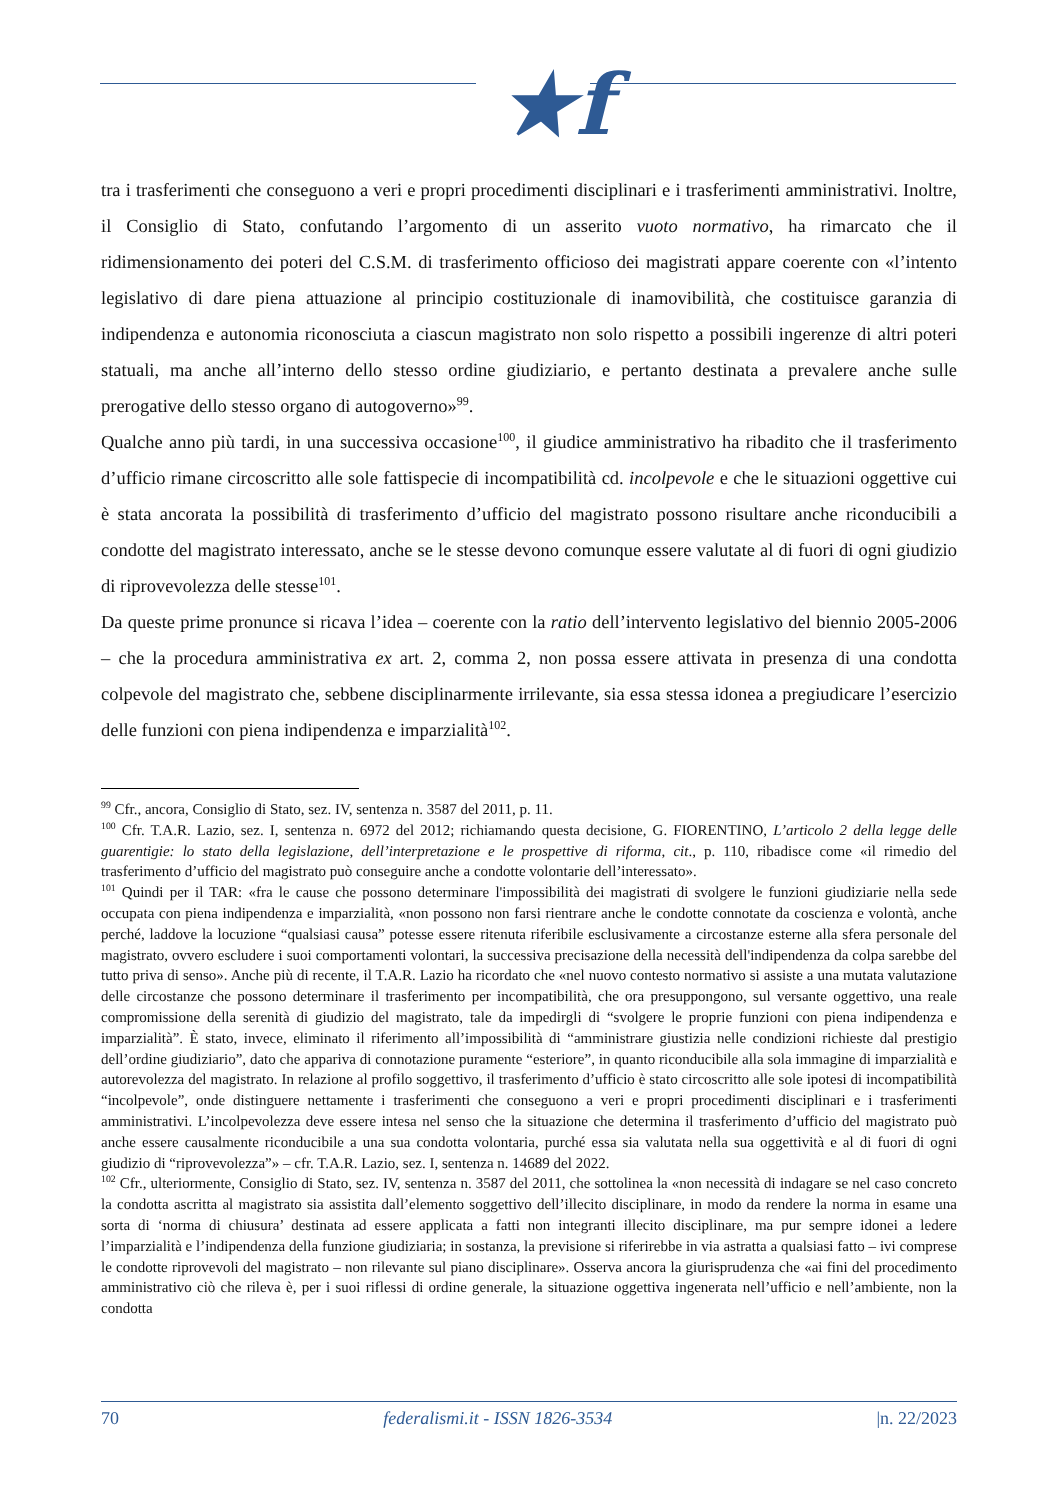★f
tra i trasferimenti che conseguono a veri e propri procedimenti disciplinari e i trasferimenti amministrativi. Inoltre, il Consiglio di Stato, confutando l’argomento di un asserito vuoto normativo, ha rimarcato che il ridimensionamento dei poteri del C.S.M. di trasferimento officioso dei magistrati appare coerente con «l’intento legislativo di dare piena attuazione al principio costituzionale di inamovibilità, che costituisce garanzia di indipendenza e autonomia riconosciuta a ciascun magistrato non solo rispetto a possibili ingerenze di altri poteri statuali, ma anche all’interno dello stesso ordine giudiziario, e pertanto destinata a prevalere anche sulle prerogative dello stesso organo di autogoverno»<sup>99</sup>.
Qualche anno più tardi, in una successiva occasione<sup>100</sup>, il giudice amministrativo ha ribadito che il trasferimento d’ufficio rimane circoscritto alle sole fattispecie di incompatibilità cd. incolpevole e che le situazioni oggettive cui è stata ancorata la possibilità di trasferimento d’ufficio del magistrato possono risultare anche riconducibili a condotte del magistrato interessato, anche se le stesse devono comunque essere valutate al di fuori di ogni giudizio di riprovevolezza delle stesse<sup>101</sup>.
Da queste prime pronunce si ricava l’idea – coerente con la ratio dell’intervento legislativo del biennio 2005-2006 – che la procedura amministrativa ex art. 2, comma 2, non possa essere attivata in presenza di una condotta colpevole del magistrato che, sebbene disciplinarmente irrilevante, sia essa stessa idonea a pregiudicare l’esercizio delle funzioni con piena indipendenza e imparzialità<sup>102</sup>.
<sup>99</sup> Cfr., ancora, Consiglio di Stato, sez. IV, sentenza n. 3587 del 2011, p. 11.
<sup>100</sup> Cfr. T.A.R. Lazio, sez. I, sentenza n. 6972 del 2012; richiamando questa decisione, G. FIORENTINO, L’articolo 2 della legge delle guarentigie: lo stato della legislazione, dell’interpretazione e le prospettive di riforma, cit., p. 110, ribadisce come «il rimedio del trasferimento d’ufficio del magistrato può conseguire anche a condotte volontarie dell’interessato».
<sup>101</sup> Quindi per il TAR: «fra le cause che possono determinare l'impossibilità dei magistrati di svolgere le funzioni giudiziarie nella sede occupata con piena indipendenza e imparzialità, «non possono non farsi rientrare anche le condotte connotate da coscienza e volontà, anche perché, laddove la locuzione “qualsiasi causa” potesse essere ritenuta riferibile esclusivamente a circostanze esterne alla sfera personale del magistrato, ovvero escludere i suoi comportamenti volontari, la successiva precisazione della necessità dell'indipendenza da colpa sarebbe del tutto priva di senso». Anche più di recente, il T.A.R. Lazio ha ricordato che «nel nuovo contesto normativo si assiste a una mutata valutazione delle circostanze che possono determinare il trasferimento per incompatibilità, che ora presuppongono, sul versante oggettivo, una reale compromissione della serenità di giudizio del magistrato, tale da impedirgli di “svolgere le proprie funzioni con piena indipendenza e imparzialità”. È stato, invece, eliminato il riferimento all’impossibilità di “amministrare giustizia nelle condizioni richieste dal prestigio dell’ordine giudiziario”, dato che appariva di connotazione puramente “esteriore”, in quanto riconducibile alla sola immagine di imparzialità e autorevolezza del magistrato. In relazione al profilo soggettivo, il trasferimento d’ufficio è stato circoscritto alle sole ipotesi di incompatibilità “incolpevole”, onde distinguere nettamente i trasferimenti che conseguono a veri e propri procedimenti disciplinari e i trasferimenti amministrativi. L’incolpevolezza deve essere intesa nel senso che la situazione che determina il trasferimento d’ufficio del magistrato può anche essere causalmente riconducibile a una sua condotta volontaria, purché essa sia valutata nella sua oggettività e al di fuori di ogni giudizio di “riprovevolezza”» – cfr. T.A.R. Lazio, sez. I, sentenza n. 14689 del 2022.
<sup>102</sup> Cfr., ulteriormente, Consiglio di Stato, sez. IV, sentenza n. 3587 del 2011, che sottolinea la «non necessità di indagare se nel caso concreto la condotta ascritta al magistrato sia assistita dall’elemento soggettivo dell’illecito disciplinare, in modo da rendere la norma in esame una sorta di ‘norma di chiusura’ destinata ad essere applicata a fatti non integranti illecito disciplinare, ma pur sempre idonei a ledere l’imparzialità e l’indipendenza della funzione giudiziaria; in sostanza, la previsione si riferirebbe in via astratta a qualsiasi fatto – ivi comprese le condotte riprovevoli del magistrato – non rilevante sul piano disciplinare». Osserva ancora la giurisprudenza che «ai fini del procedimento amministrativo ciò che rileva è, per i suoi riflessi di ordine generale, la situazione oggettiva ingenerata nell’ufficio e nell’ambiente, non la condotta
70 federalismi.it - ISSN 1826-3534 |n. 22/2023